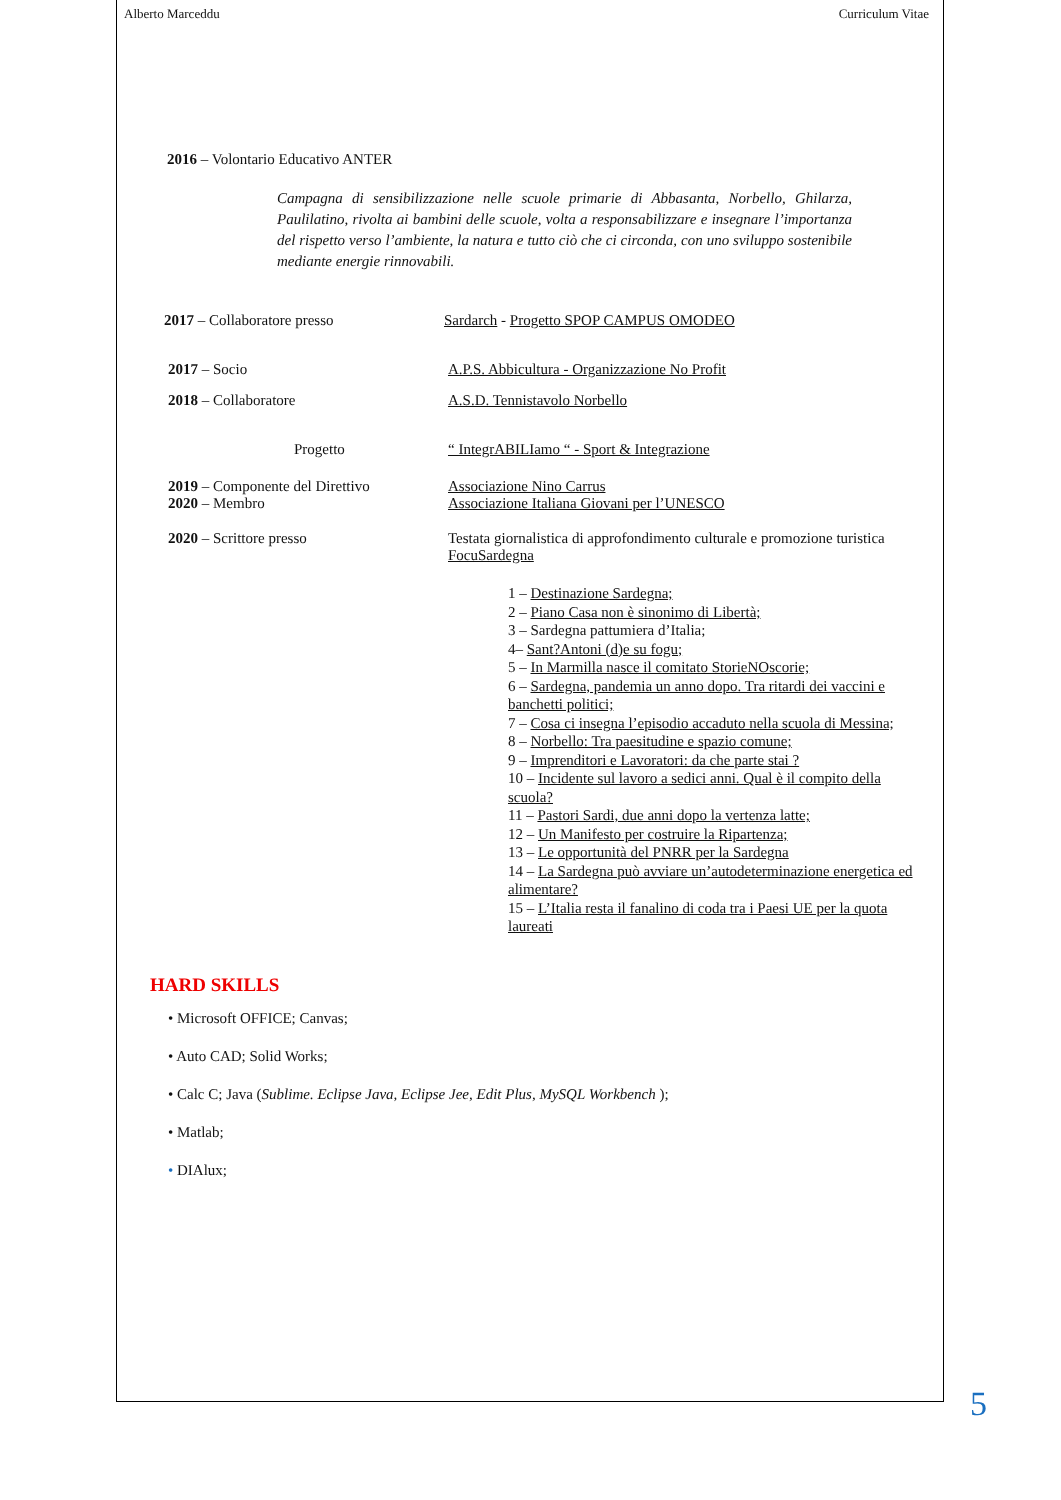Alberto Marceddu Curriculum Vitae
2016 – Volontario Educativo ANTER
Campagna di sensibilizzazione nelle scuole primarie di Abbasanta, Norbello, Ghilarza, Paulilatino, rivolta ai bambini delle scuole, volta a responsabilizzare e insegnare l’importanza del rispetto verso l’ambiente, la natura e tutto ciò che ci circonda, con uno sviluppo sostenibile mediante energie rinnovabili.
2017 – Collaboratore presso Sardarch - Progetto SPOP CAMPUS OMODEO
2017 – Socio A.P.S. Abbicultura - Organizzazione No Profit
2018 – Collaboratore A.S.D. Tennistavolo Norbello
Progetto “ IntegrABILIamo “ - Sport & Integrazione
2019 – Componente del Direttivo Associazione Nino Carrus
2020 – Membro Associazione Italiana Giovani per l’UNESCO
2020 – Scrittore presso Testata giornalistica di approfondimento culturale e promozione turistica FocuSardegna
1 – Destinazione Sardegna;
2 – Piano Casa non è sinonimo di Libertà;
3 – Sardegna pattumiera d’Italia;
4– Sant?Antoni (d)e su fogu;
5 – In Marmilla nasce il comitato StorieNOscorie;
6 – Sardegna, pandemia un anno dopo. Tra ritardi dei vaccini e banchetti politici;
7 – Cosa ci insegna l’episodio accaduto nella scuola di Messina;
8 – Norbello: Tra paesitudine e spazio comune;
9 – Imprenditori e Lavoratori: da che parte stai ?
10 – Incidente sul lavoro a sedici anni. Qual è il compito della scuola?
11 – Pastori Sardi, due anni dopo la vertenza latte;
12 – Un Manifesto per costruire la Ripartenza;
13 – Le opportunità del PNRR per la Sardegna
14 – La Sardegna può avviare un’autodeterminazione energetica ed alimentare?
15 – L’Italia resta il fanalino di coda tra i Paesi UE per la quota laureati
HARD SKILLS
• Microsoft OFFICE; Canvas;
• Auto CAD; Solid Works;
• Calc C; Java (Sublime. Eclipse Java, Eclipse Jee, Edit Plus, MySQL Workbench );
• Matlab;
• DIAlux;
5